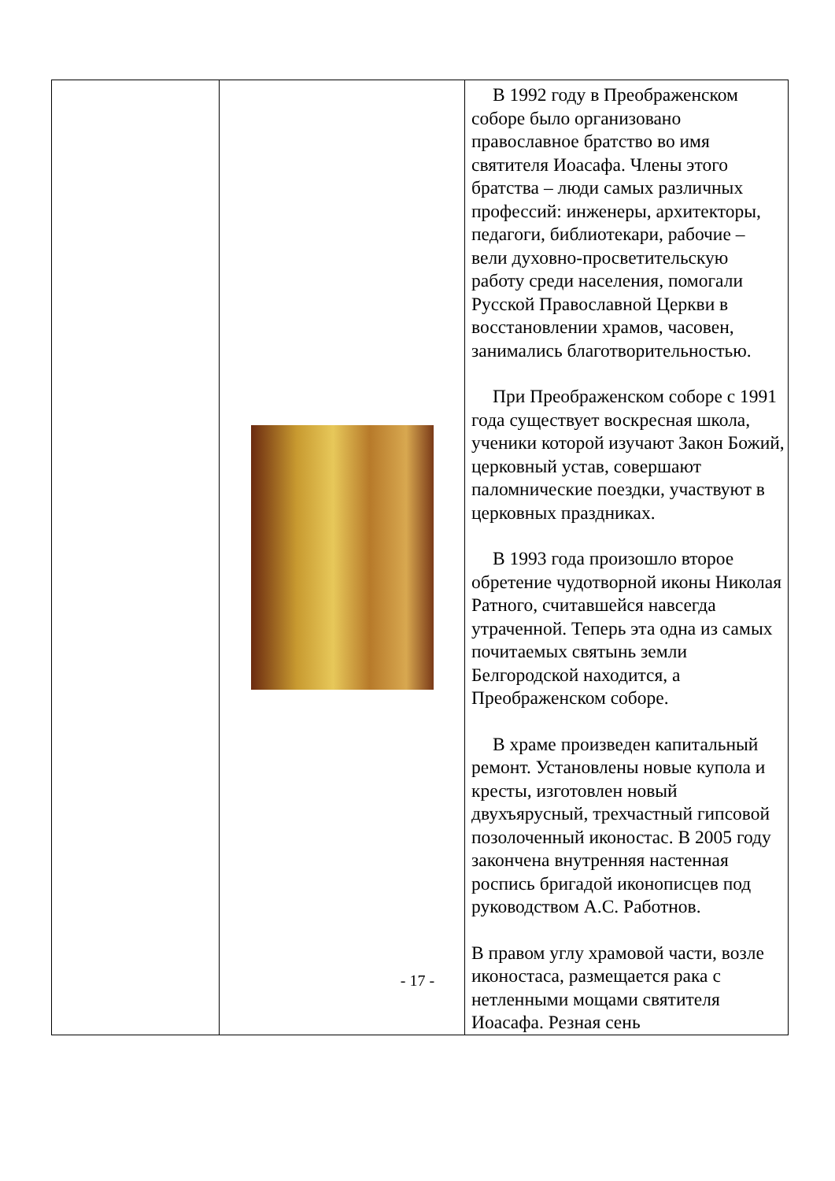| | | В 1992 году в Преображенском соборе было организовано православное братство во имя святителя Иоасафа. Члены этого братства – люди самых различных профессий: инженеры, архитекторы, педагоги, библиотекари, рабочие – вели духовно-просветительскую работу среди населения, помогали Русской Православной Церкви в восстановлении храмов, часовен, занимались благотворительностью. При Преображенском соборе с 1991 года существует воскресная школа, ученики которой изучают Закон Божий, церковный устав, совершают паломнические поездки, участвуют в церковных праздниках. В 1993 года произошло второе обретение чудотворной иконы Николая Ратного, считавшейся навсегда утраченной. Теперь эта одна из самых почитаемых святынь земли Белгородской находится, а Преображенском соборе. В храме произведен капитальный ремонт. Установлены новые купола и кресты, изготовлен новый двухъярусный, трехчастный гипсовой позолоченный иконостас. В 2005 году закончена внутренняя настенная роспись бригадой иконописцев под руководством А.С. Работнов. В правом углу храмовой части, возле иконостаса, размещается рака с нетленными мощами святителя Иоасафа. Резная сень |
- 17 -